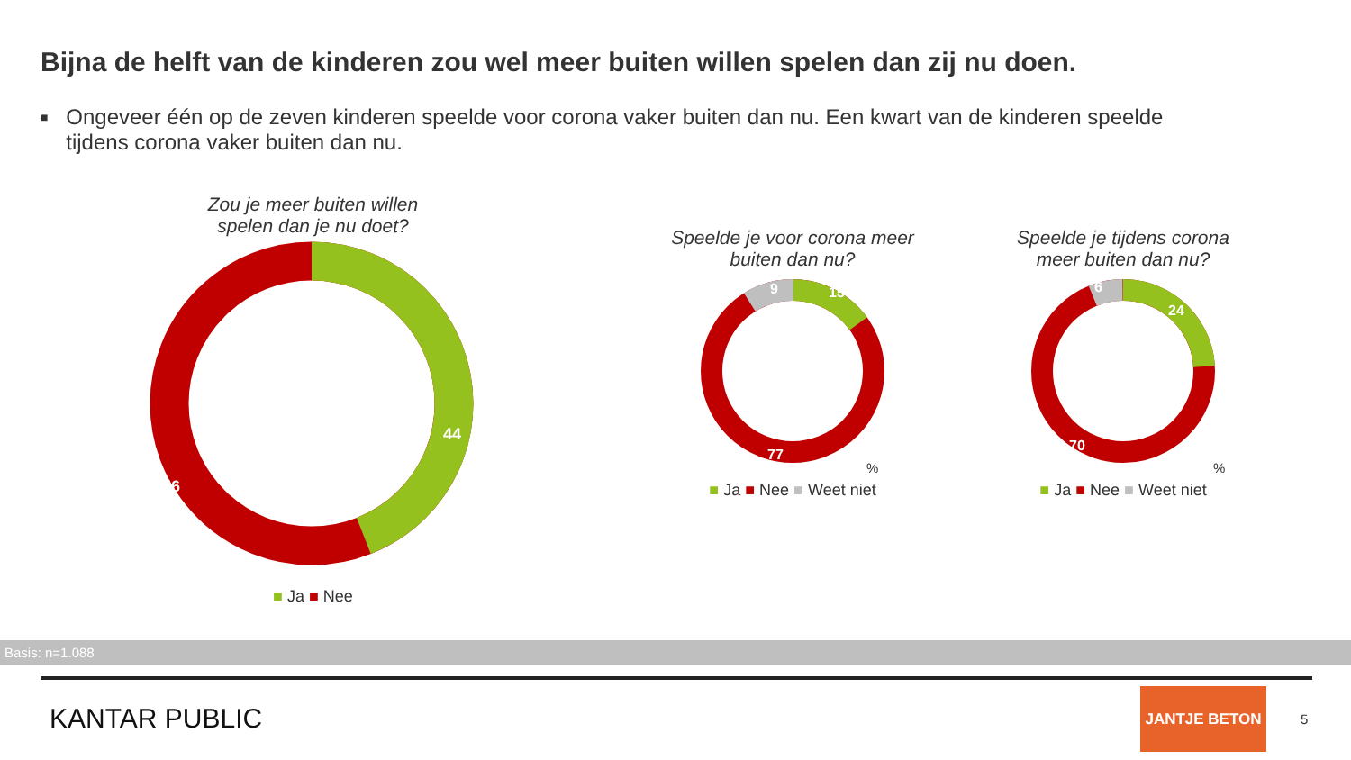Bijna de helft van de kinderen zou wel meer buiten willen spelen dan zij nu doen.
■ Ongeveer één op de zeven kinderen speelde voor corona vaker buiten dan nu. Een kwart van de kinderen speelde tijdens corona vaker buiten dan nu.
Zou je meer buiten willen
spelen dan je nu doet?
44
56
%
■ Ja ■ Nee
Speelde je voor corona meer
buiten dan nu?
15
9
77
%
■ Ja ■ Nee ■ Weet niet
Speelde je tijdens corona
meer buiten dan nu?
24
6
70
%
■ Ja ■ Nee ■ Weet niet
Basis: n=1.088
KANTAR PUBLIC
JANTJE BETON
5